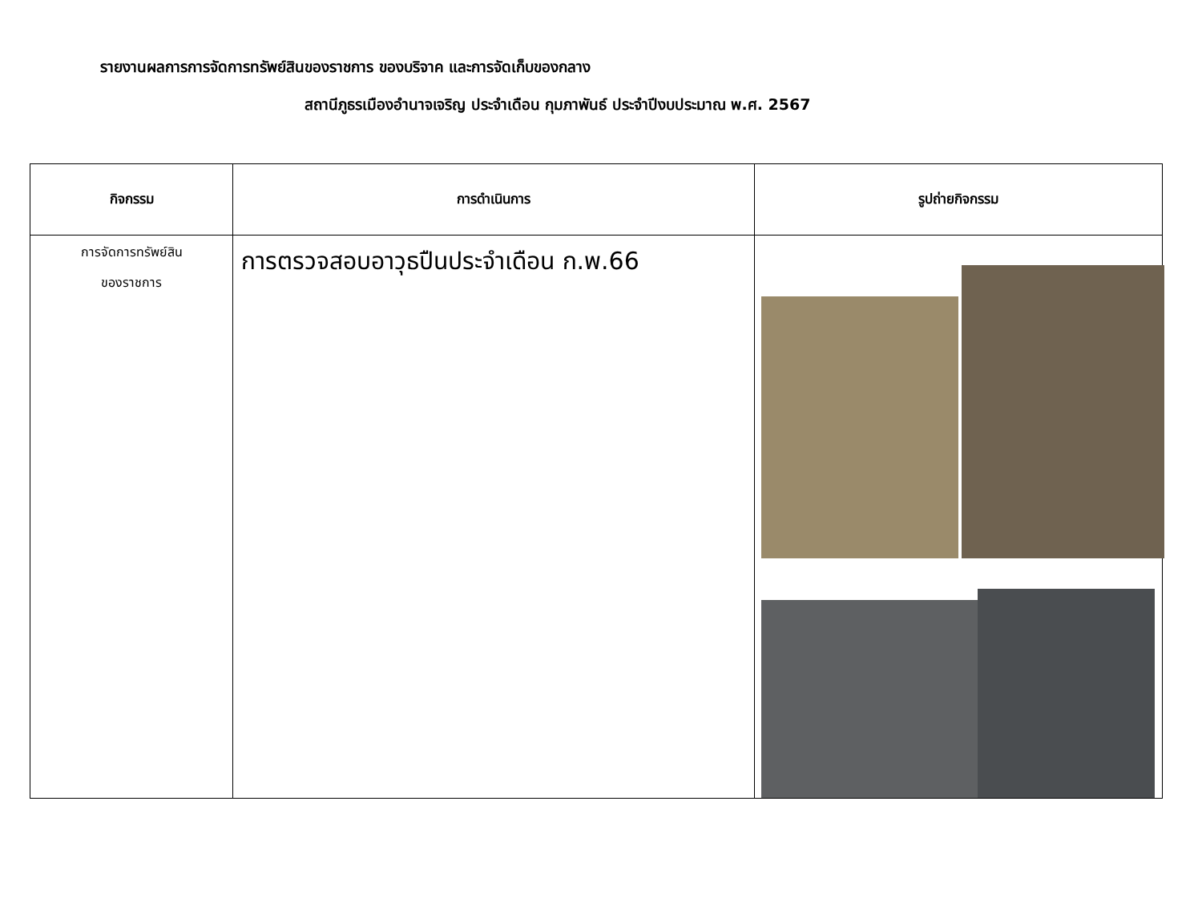รายงานผลการการจัดการทรัพย์สินของราชการ ของบริจาค และการจัดเก็บของกลาง
สถานีภูธรเมืองอำนาจเจริญ ประจำเดือน กุมภาพันธ์ ประจำปีงบประมาณ พ.ศ. 2567
| กิจกรรม | การดำเนินการ | รูปถ่ายกิจกรรม |
| --- | --- | --- |
| การจัดการทรัพย์สิน ของราชการ | การตรวจสอบอาวุธปืนประจำเดือน ก.พ.66 | |